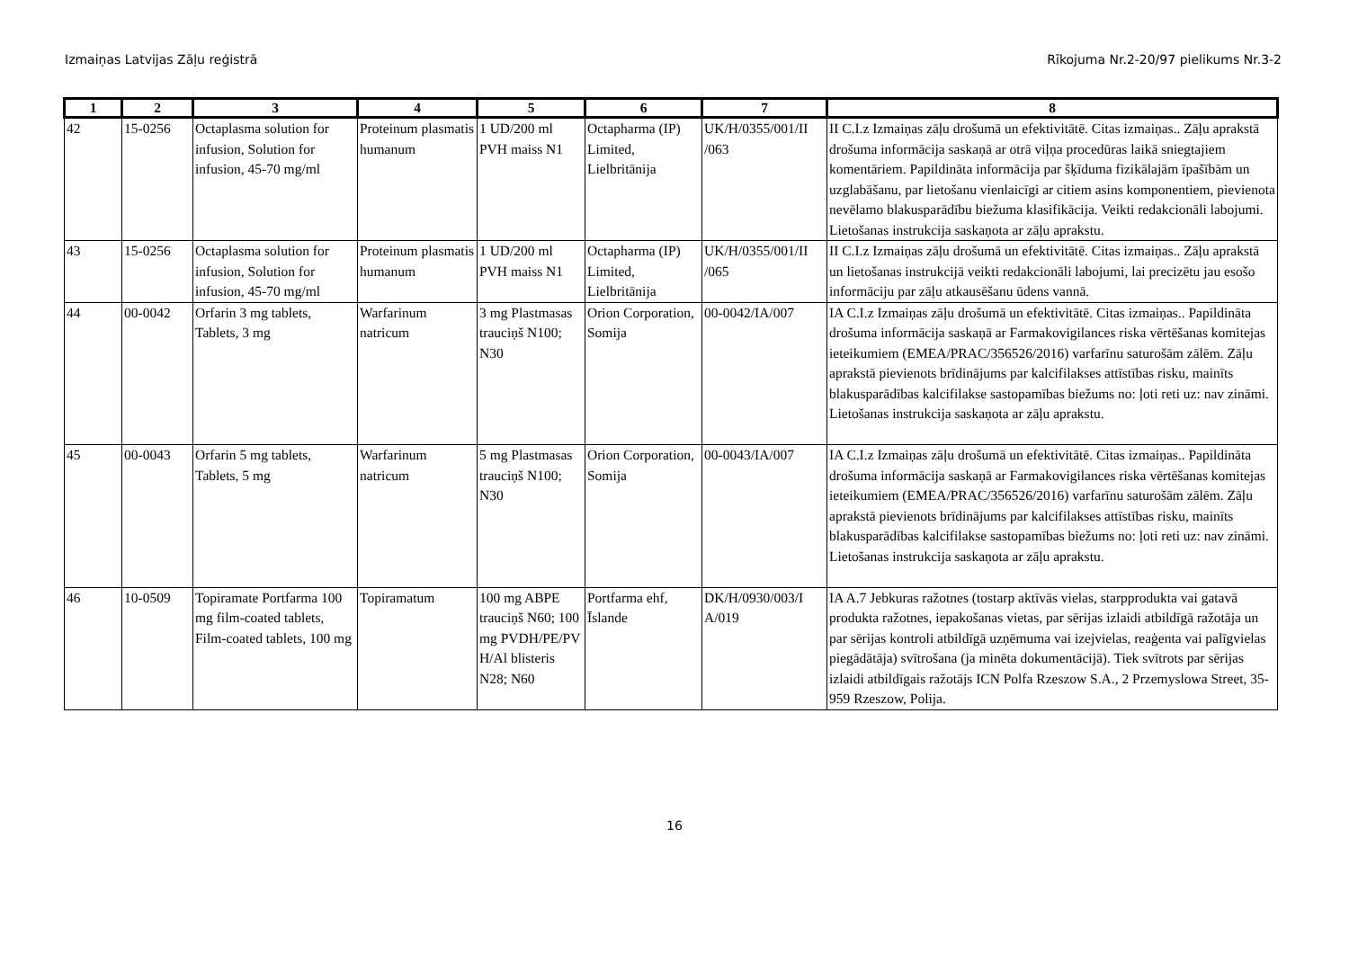Izmaiņas Latvijas Zāļu reģistrā Rīkojuma Nr.2-20/97 pielikums Nr.3-2
| 1 | 2 | 3 | 4 | 5 | 6 | 7 | 8 |
| --- | --- | --- | --- | --- | --- | --- | --- |
| 42 | 15-0256 | Octaplasma solution for infusion, Solution for infusion, 45-70 mg/ml | Proteinum plasmatis humanum | 1 UD/200 ml PVH maiss N1 | Octapharma (IP) Limited, Lielbritānija | UK/H/0355/001/II /063 | II C.I.z Izmaiņas zāļu drošumā un efektivitātē. Citas izmaiņas.. Zāļu aprakstā drošuma informācija saskaņā ar otrā viļņa procedūras laikā sniegtajiem komentāriem. Papildināta informācija par šķīduma fizikālajām īpašībām un uzglabāšanu, par lietošanu vienlaicīgi ar citiem asins komponentiem, pievienota nevēlamo blakusparādību biežuma klasifikācija. Veikti redakcionāli labojumi. Lietošanas instrukcija saskaņota ar zāļu aprakstu. |
| 43 | 15-0256 | Octaplasma solution for infusion, Solution for infusion, 45-70 mg/ml | Proteinum plasmatis humanum | 1 UD/200 ml PVH maiss N1 | Octapharma (IP) Limited, Lielbritānija | UK/H/0355/001/II /065 | II C.I.z Izmaiņas zāļu drošumā un efektivitātē. Citas izmaiņas.. Zāļu aprakstā un lietošanas instrukcijā veikti redakcionāli labojumi, lai precizētu jau esošo informāciju par zāļu atkausēšanu ūdens vannā. |
| 44 | 00-0042 | Orfarin 3 mg tablets, Tablets, 3 mg | Warfarinum natricum | 3 mg Plastmasas trauciņš N100; N30 | Orion Corporation, Somija | 00-0042/IA/007 | IA C.I.z Izmaiņas zāļu drošumā un efektivitātē. Citas izmaiņas.. Papildināta drošuma informācija saskaņā ar Farmakovigilances riska vērtēšanas komitejas ieteikumiem (EMEA/PRAC/356526/2016) varfarīnu saturošām zālēm. Zāļu aprakstā pievienots brīdinājums par kalcifilakses attīstības risku, mainīts blakusparādības kalcifilakse sastopamības biežums no: ļoti reti uz: nav zināmi. Lietošanas instrukcija saskaņota ar zāļu aprakstu. |
| 45 | 00-0043 | Orfarin 5 mg tablets, Tablets, 5 mg | Warfarinum natricum | 5 mg Plastmasas trauciņš N100; N30 | Orion Corporation, Somija | 00-0043/IA/007 | IA C.I.z Izmaiņas zāļu drošumā un efektivitātē. Citas izmaiņas.. Papildināta drošuma informācija saskaņā ar Farmakovigilances riska vērtēšanas komitejas ieteikumiem (EMEA/PRAC/356526/2016) varfarīnu saturošām zālēm. Zāļu aprakstā pievienots brīdinājums par kalcifilakses attīstības risku, mainīts blakusparādības kalcifilakse sastopamības biežums no: ļoti reti uz: nav zināmi. Lietošanas instrukcija saskaņota ar zāļu aprakstu. |
| 46 | 10-0509 | Topiramate Portfarma 100 mg film-coated tablets, Film-coated tablets, 100 mg | Topiramatum | 100 mg ABPE trauciņš N60; 100 mg PVDH/PE/PV H/Al blisteris N28; N60 | Portfarma ehf, Īslande | DK/H/0930/003/I A/019 | IA A.7 Jebkuras ražotnes (tostarp aktīvās vielas, starpprodukta vai gatavā produkta ražotnes, iepakošanas vietas, par sērijas izlaidi atbildīgā ražotāja un par sērijas kontroli atbildīgā uzņēmuma vai izejvielas, reaģenta vai palīgvielas piegādātāja) svītrošana (ja minēta dokumentācijā). Tiek svītrots par sērijas izlaidi atbildīgais ražotājs ICN Polfa Rzeszow S.A., 2 Przemyslowa Street, 35-959 Rzeszow, Polija. |
16